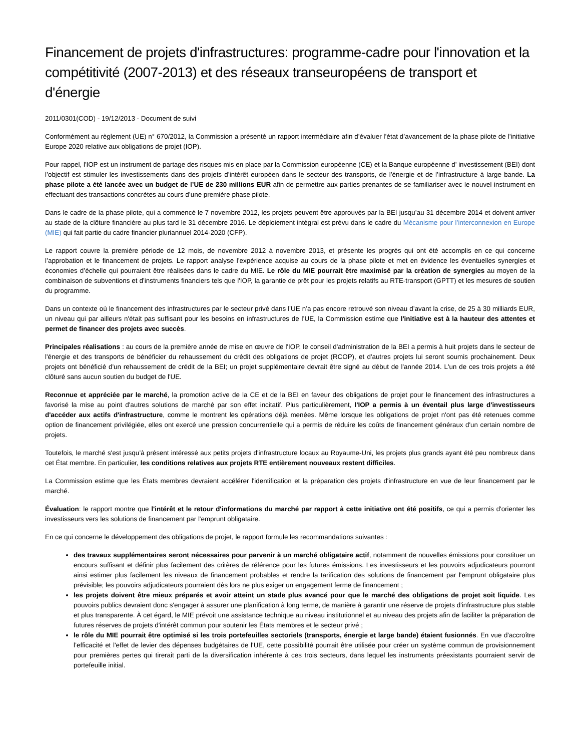Financement de projets d'infrastructures: programme-cadre pour l'innovation et la compétitivité (2007-2013) et des réseaux transeuropéens de transport et d'énergie
2011/0301(COD) - 19/12/2013 - Document de suivi
Conformément au règlement (UE) n° 670/2012, la Commission a présenté un rapport intermédiaire afin d’évaluer l’état d’avancement de la phase pilote de l’initiative Europe 2020 relative aux obligations de projet (IOP).
Pour rappel, l'IOP est un instrument de partage des risques mis en place par la Commission européenne (CE) et la Banque européenne d’ investissement (BEI) dont l’objectif est stimuler les investissements dans des projets d’intérêt européen dans le secteur des transports, de l’énergie et de l’infrastructure à large bande. La phase pilote a été lancée avec un budget de l’UE de 230 millions EUR afin de permettre aux parties prenantes de se familiariser avec le nouvel instrument en effectuant des transactions concrètes au cours d’une première phase pilote.
Dans le cadre de la phase pilote, qui a commencé le 7 novembre 2012, les projets peuvent être approuvés par la BEI jusqu’au 31 décembre 2014 et doivent arriver au stade de la clôture financière au plus tard le 31 décembre 2016. Le déploiement intégral est prévu dans le cadre du Mécanisme pour l’interconnexion en Europe (MIE) qui fait partie du cadre financier pluriannuel 2014-2020 (CFP).
Le rapport couvre la première période de 12 mois, de novembre 2012 à novembre 2013, et présente les progrès qui ont été accomplis en ce qui concerne l’approbation et le financement de projets. Le rapport analyse l’expérience acquise au cours de la phase pilote et met en évidence les éventuelles synergies et économies d’échelle qui pourraient être réalisées dans le cadre du MIE. Le rôle du MIE pourrait être maximisé par la création de synergies au moyen de la combinaison de subventions et d’instruments financiers tels que l'IOP, la garantie de prêt pour les projets relatifs au RTE-transport (GPTT) et les mesures de soutien du programme.
Dans un contexte où le financement des infrastructures par le secteur privé dans l’UE n’a pas encore retrouvé son niveau d’avant la crise, de 25 à 30 milliards EUR, un niveau qui par ailleurs n'était pas suffisant pour les besoins en infrastructures de l’UE, la Commission estime que l'initiative est à la hauteur des attentes et permet de financer des projets avec succès.
Principales réalisations : au cours de la première année de mise en œuvre de l'IOP, le conseil d'administration de la BEI a permis à huit projets dans le secteur de l'énergie et des transports de bénéficier du rehaussement du crédit des obligations de projet (RCOP), et d'autres projets lui seront soumis prochainement. Deux projets ont bénéficié d'un rehaussement de crédit de la BEI; un projet supplémentaire devrait être signé au début de l'année 2014. L'un de ces trois projets a été clôturé sans aucun soutien du budget de l'UE.
Reconnue et appréciée par le marché, la promotion active de la CE et de la BEI en faveur des obligations de projet pour le financement des infrastructures a favorisé la mise au point d'autres solutions de marché par son effet incitatif. Plus particulièrement, l'IOP a permis à un éventail plus large d'investisseurs d'accéder aux actifs d'infrastructure, comme le montrent les opérations déjà menées. Même lorsque les obligations de projet n'ont pas été retenues comme option de financement privilégiée, elles ont exercé une pression concurrentielle qui a permis de réduire les coûts de financement généraux d'un certain nombre de projets.
Toutefois, le marché s'est jusqu’à présent intéressé aux petits projets d'infrastructure locaux au Royaume-Uni, les projets plus grands ayant été peu nombreux dans cet État membre. En particulier, les conditions relatives aux projets RTE entièrement nouveaux restent difficiles.
La Commission estime que les États membres devraient accélérer l'identification et la préparation des projets d'infrastructure en vue de leur financement par le marché.
Évaluation: le rapport montre que l'intérêt et le retour d'informations du marché par rapport à cette initiative ont été positifs, ce qui a permis d'orienter les investisseurs vers les solutions de financement par l'emprunt obligataire.
En ce qui concerne le développement des obligations de projet, le rapport formule les recommandations suivantes :
des travaux supplémentaires seront nécessaires pour parvenir à un marché obligataire actif, notamment de nouvelles émissions pour constituer un encours suffisant et définir plus facilement des critères de référence pour les futures émissions. Les investisseurs et les pouvoirs adjudicateurs pourront ainsi estimer plus facilement les niveaux de financement probables et rendre la tarification des solutions de financement par l'emprunt obligataire plus prévisible; les pouvoirs adjudicateurs pourraient dès lors ne plus exiger un engagement ferme de financement ;
les projets doivent être mieux préparés et avoir atteint un stade plus avancé pour que le marché des obligations de projet soit liquide. Les pouvoirs publics devraient donc s'engager à assurer une planification à long terme, de manière à garantir une réserve de projets d'infrastructure plus stable et plus transparente. À cet égard, le MIE prévoit une assistance technique au niveau institutionnel et au niveau des projets afin de faciliter la préparation de futures réserves de projets d'intérêt commun pour soutenir les États membres et le secteur privé ;
le rôle du MIE pourrait être optimisé si les trois portefeuilles sectoriels (transports, énergie et large bande) étaient fusionnés. En vue d'accroître l’efficacité et l'effet de levier des dépenses budgétaires de l'UE, cette possibilité pourrait être utilisée pour créer un système commun de provisionnement pour premières pertes qui tirerait parti de la diversification inhérente à ces trois secteurs, dans lequel les instruments préexistants pourraient servir de portefeuille initial.